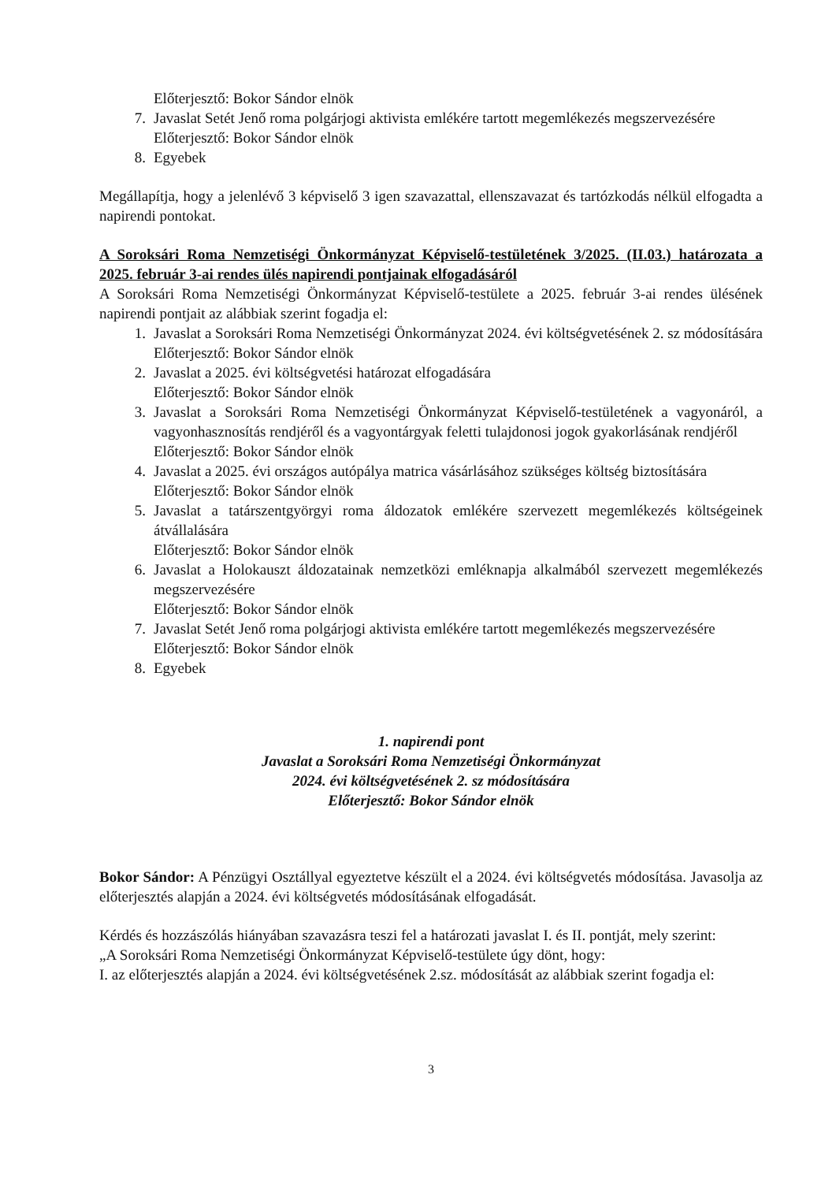Előterjesztő: Bokor Sándor elnök
7. Javaslat Setét Jenő roma polgárjogi aktivista emlékére tartott megemlékezés megszervezésére
Előterjesztő: Bokor Sándor elnök
8. Egyebek
Megállapítja, hogy a jelenlévő 3 képviselő 3 igen szavazattal, ellenszavazat és tartózkodás nélkül elfogadta a napirendi pontokat.
A Soroksári Roma Nemzetiségi Önkormányzat Képviselő-testületének 3/2025. (II.03.) határozata a 2025. február 3-ai rendes ülés napirendi pontjainak elfogadásáról
A Soroksári Roma Nemzetiségi Önkormányzat Képviselő-testülete a 2025. február 3-ai rendes ülésének napirendi pontjait az alábbiak szerint fogadja el:
1. Javaslat a Soroksári Roma Nemzetiségi Önkormányzat 2024. évi költségvetésének 2. sz módosítására
Előterjesztő: Bokor Sándor elnök
2. Javaslat a 2025. évi költségvetési határozat elfogadására
Előterjesztő: Bokor Sándor elnök
3. Javaslat a Soroksári Roma Nemzetiségi Önkormányzat Képviselő-testületének a vagyonáról, a vagyonhasznosítás rendjéről és a vagyontárgyak feletti tulajdonosi jogok gyakorlásának rendjéről
Előterjesztő: Bokor Sándor elnök
4. Javaslat a 2025. évi országos autópálya matrica vásárlásához szükséges költség biztosítására
Előterjesztő: Bokor Sándor elnök
5. Javaslat a tatárszentgyörgyi roma áldozatok emlékére szervezett megemlékezés költségeinek átvállalására
Előterjesztő: Bokor Sándor elnök
6. Javaslat a Holokauszt áldozatainak nemzetközi emléknapja alkalmából szervezett megemlékezés megszervezésére
Előterjesztő: Bokor Sándor elnök
7. Javaslat Setét Jenő roma polgárjogi aktivista emlékére tartott megemlékezés megszervezésére
Előterjesztő: Bokor Sándor elnök
8. Egyebek
1. napirendi pont
Javaslat a Soroksári Roma Nemzetiségi Önkormányzat
2024. évi költségvetésének 2. sz módosítására
Előterjesztő: Bokor Sándor elnök
Bokor Sándor: A Pénzügyi Osztállyal egyeztetve készült el a 2024. évi költségvetés módosítása. Javasolja az előterjesztés alapján a 2024. évi költségvetés módosításának elfogadását.
Kérdés és hozzászólás hiányában szavazásra teszi fel a határozati javaslat I. és II. pontját, mely szerint:
„A Soroksári Roma Nemzetiségi Önkormányzat Képviselő-testülete úgy dönt, hogy:
I. az előterjesztés alapján a 2024. évi költségvetésének 2.sz. módosítását az alábbiak szerint fogadja el:
3